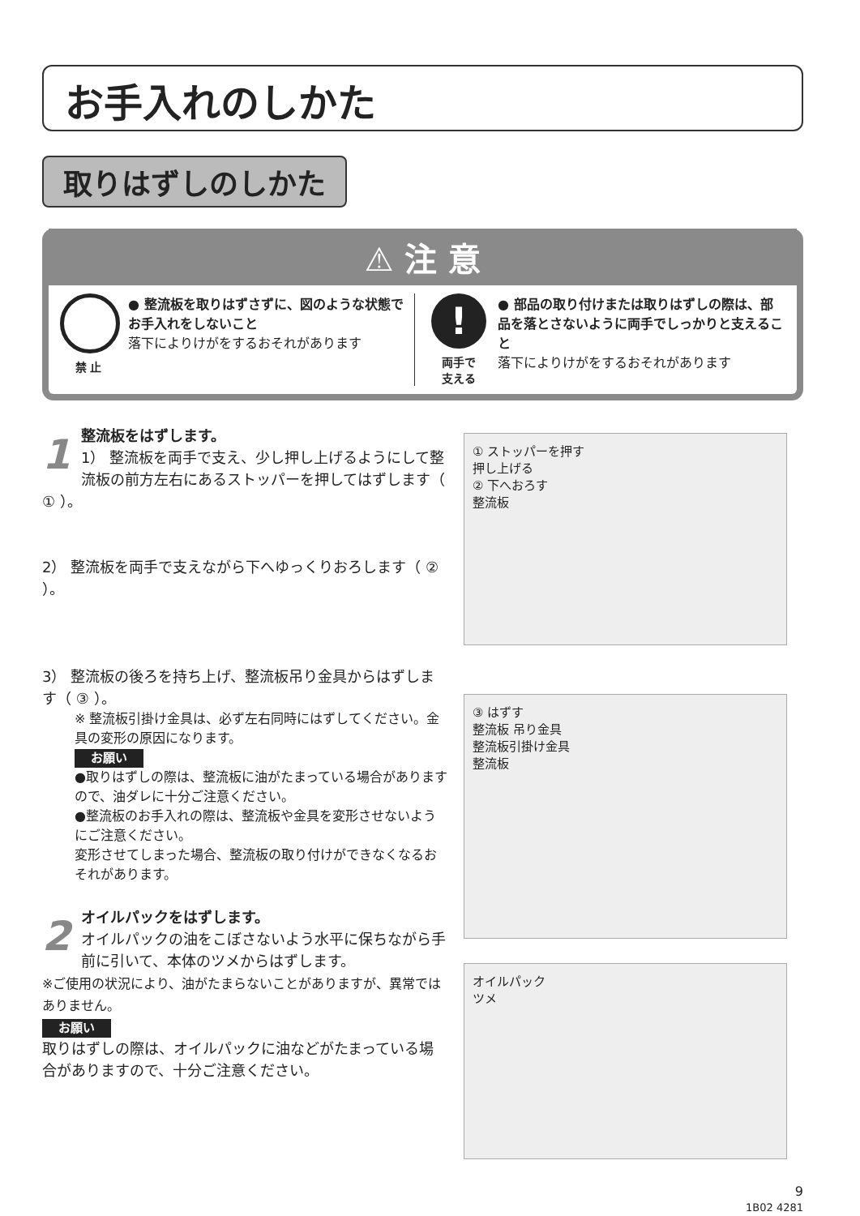お手入れのしかた
取りはずしのしかた
⚠ 注 意
禁 止 ● 整流板を取りはずさずに、図のような状態でお手入れをしないこと
落下によりけがをするおそれがあります
!
両手で
支える
● 部品の取り付けまたは取りはずしの際は、部品を落とさないように両手でしっかりと支えること
落下によりけがをするおそれがあります
1
整流板をはずします。
1） 整流板を両手で支え、少し押し上げるようにして整流板の前方左右にあるストッパーを押してはずします（ ① ）。
2） 整流板を両手で支えながら下へゆっくりおろします（ ② ）。
3） 整流板の後ろを持ち上げ、整流板吊り金具からはずします（ ③ ）。
※ 整流板引掛け金具は、必ず左右同時にはずしてください。金具の変形の原因になります。
お願い
●取りはずしの際は、整流板に油がたまっている場合がありますので、油ダレに十分ご注意ください。
●整流板のお手入れの際は、整流板や金具を変形させないようにご注意ください。
変形させてしまった場合、整流板の取り付けができなくなるおそれがあります。
2
オイルパックをはずします。
オイルパックの油をこぼさないよう水平に保ちながら手前に引いて、本体のツメからはずします。
※ご使用の状況により、油がたまらないことがありますが、異常ではありません。
お願い
取りはずしの際は、オイルパックに油などがたまっている場合がありますので、十分ご注意ください。
① ストッパーを押す
押し上げる
② 下へおろす
整流板
③ はずす
整流板 吊り金具
整流板引掛け金具
整流板
オイルパック
ツメ
9
1B02 4281